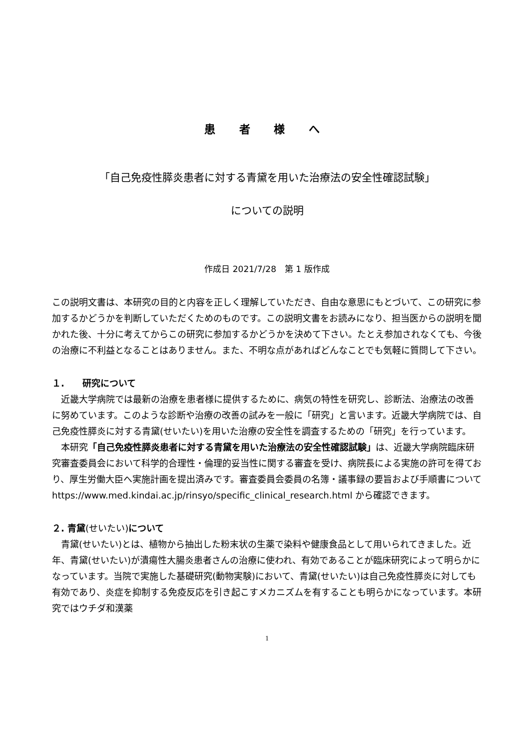患 者 様 へ
「自己免疫性膵炎患者に対する青黛を用いた治療法の安全性確認試験」
についての説明
作成日 2021/7/28　第 1 版作成
この説明文書は、本研究の目的と内容を正しく理解していただき、自由な意思にもとづいて、この研究に参加するかどうかを判断していただくためのものです。この説明文書をお読みになり、担当医からの説明を聞かれた後、十分に考えてからこの研究に参加するかどうかを決めて下さい。たとえ参加されなくても、今後の治療に不利益となることはありません。また、不明な点があればどんなことでも気軽に質問して下さい。
１.　　研究について
近畿大学病院では最新の治療を患者様に提供するために、病気の特性を研究し、診断法、治療法の改善に努めています。このような診断や治療の改善の試みを一般に「研究」と言います。近畿大学病院では、自己免疫性膵炎に対する青黛(せいたい)を用いた治療の安全性を調査するための「研究」を行っています。
本研究「自己免疫性膵炎患者に対する青黛を用いた治療法の安全性確認試験」は、近畿大学病院臨床研究審査委員会において科学的合理性・倫理的妥当性に関する審査を受け、病院長による実施の許可を得ており、厚生労働大臣へ実施計画を提出済みです。審査委員会委員の名簿・議事録の要旨および手順書について https://www.med.kindai.ac.jp/rinsyo/specific_clinical_research.html から確認できます。
２. 青黛(せいたい) について
青黛(せいたい)とは、植物から抽出した粉末状の生薬で染料や健康食品として用いられてきました。近年、青黛(せいたい)が潰瘍性大腸炎患者さんの治療に使われ、有効であることが臨床研究によって明らかになっています。当院で実施した基礎研究(動物実験)において、青黛(せいたい)は自己免疫性膵炎に対しても有効であり、炎症を抑制する免疫反応を引き起こすメカニズムを有することも明らかになっています。本研究ではウチダ和漢薬
1